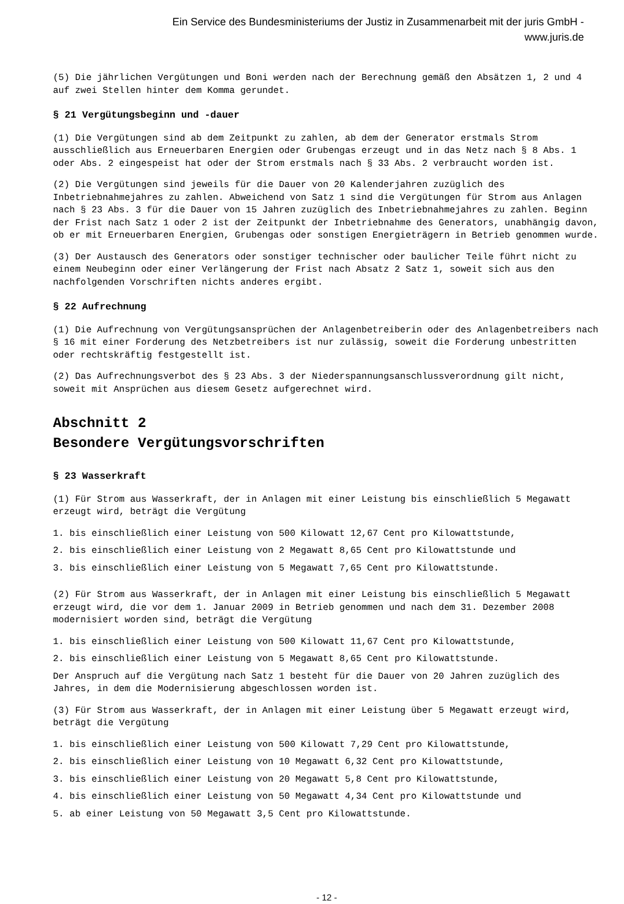Ein Service des Bundesministeriums der Justiz in Zusammenarbeit mit der juris GmbH -
www.juris.de
(5) Die jährlichen Vergütungen und Boni werden nach der Berechnung gemäß den Absätzen 1, 2 und 4 auf zwei Stellen hinter dem Komma gerundet.
§ 21 Vergütungsbeginn und -dauer
(1) Die Vergütungen sind ab dem Zeitpunkt zu zahlen, ab dem der Generator erstmals Strom ausschließlich aus Erneuerbaren Energien oder Grubengas erzeugt und in das Netz nach § 8 Abs. 1 oder Abs. 2 eingespeist hat oder der Strom erstmals nach § 33 Abs. 2 verbraucht worden ist.
(2) Die Vergütungen sind jeweils für die Dauer von 20 Kalenderjahren zuzüglich des Inbetriebnahmejahres zu zahlen. Abweichend von Satz 1 sind die Vergütungen für Strom aus Anlagen nach § 23 Abs. 3 für die Dauer von 15 Jahren zuzüglich des Inbetriebnahmejahres zu zahlen. Beginn der Frist nach Satz 1 oder 2 ist der Zeitpunkt der Inbetriebnahme des Generators, unabhängig davon, ob er mit Erneuerbaren Energien, Grubengas oder sonstigen Energieträgern in Betrieb genommen wurde.
(3) Der Austausch des Generators oder sonstiger technischer oder baulicher Teile führt nicht zu einem Neubeginn oder einer Verlängerung der Frist nach Absatz 2 Satz 1, soweit sich aus den nachfolgenden Vorschriften nichts anderes ergibt.
§ 22 Aufrechnung
(1) Die Aufrechnung von Vergütungsansprüchen der Anlagenbetreiberin oder des Anlagenbetreibers nach § 16 mit einer Forderung des Netzbetreibers ist nur zulässig, soweit die Forderung unbestritten oder rechtskräftig festgestellt ist.
(2) Das Aufrechnungsverbot des § 23 Abs. 3 der Niederspannungsanschlussverordnung gilt nicht, soweit mit Ansprüchen aus diesem Gesetz aufgerechnet wird.
Abschnitt 2
Besondere Vergütungsvorschriften
§ 23 Wasserkraft
(1) Für Strom aus Wasserkraft, der in Anlagen mit einer Leistung bis einschließlich 5 Megawatt erzeugt wird, beträgt die Vergütung
1. bis einschließlich einer Leistung von 500 Kilowatt 12,67 Cent pro Kilowattstunde,
2. bis einschließlich einer Leistung von 2 Megawatt 8,65 Cent pro Kilowattstunde und
3. bis einschließlich einer Leistung von 5 Megawatt 7,65 Cent pro Kilowattstunde.
(2) Für Strom aus Wasserkraft, der in Anlagen mit einer Leistung bis einschließlich 5 Megawatt erzeugt wird, die vor dem 1. Januar 2009 in Betrieb genommen und nach dem 31. Dezember 2008 modernisiert worden sind, beträgt die Vergütung
1. bis einschließlich einer Leistung von 500 Kilowatt 11,67 Cent pro Kilowattstunde,
2. bis einschließlich einer Leistung von 5 Megawatt 8,65 Cent pro Kilowattstunde.
Der Anspruch auf die Vergütung nach Satz 1 besteht für die Dauer von 20 Jahren zuzüglich des Jahres, in dem die Modernisierung abgeschlossen worden ist.
(3) Für Strom aus Wasserkraft, der in Anlagen mit einer Leistung über 5 Megawatt erzeugt wird, beträgt die Vergütung
1. bis einschließlich einer Leistung von 500 Kilowatt 7,29 Cent pro Kilowattstunde,
2. bis einschließlich einer Leistung von 10 Megawatt 6,32 Cent pro Kilowattstunde,
3. bis einschließlich einer Leistung von 20 Megawatt 5,8 Cent pro Kilowattstunde,
4. bis einschließlich einer Leistung von 50 Megawatt 4,34 Cent pro Kilowattstunde und
5. ab einer Leistung von 50 Megawatt 3,5 Cent pro Kilowattstunde.
- 12 -